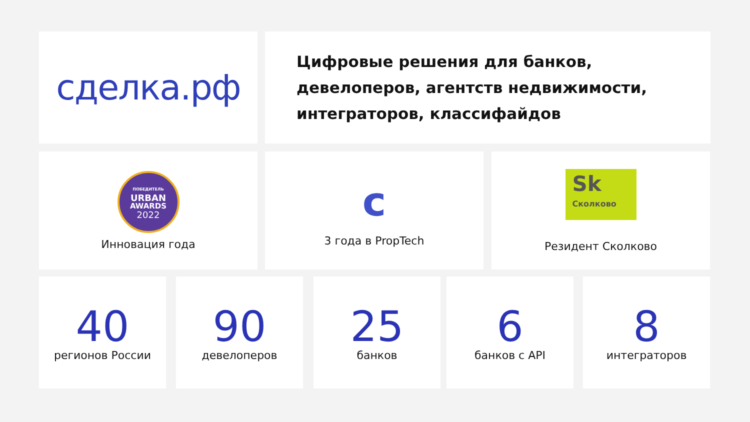сделка.рф
Цифровые решения для банков,
девелоперов, агентств недвижимости,
интеграторов, классифайдов
ПОБЕДИТЕЛЬ
URBAN
AWARDS
2022
Инновация года
c
3 года в PropTech
Sk
Сколково
Резидент Сколково
40
регионов России
90
девелоперов
25
банков
6
банков с API
8
интеграторов